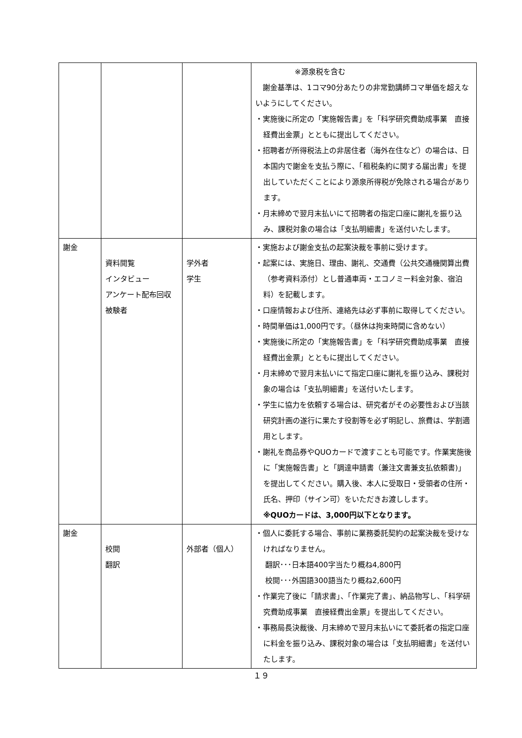| | | | ※源泉税を含む 謝金基準は、1コマ90分あたりの非常勤講師コマ単価を超えないようにしてください。 ・実施後に所定の「実施報告書」を「科学研究費助成事業 直接経費出金票」とともに提出してください。 ・招聘者が所得税法上の非居住者（海外在住など）の場合は、日本国内で謝金を支払う際に、「租税条約に関する届出書」を提出していただくことにより源泉所得税が免除される場合があります。 ・月末締めで翌月末払いにて招聘者の指定口座に謝礼を振り込み、課税対象の場合は「支払明細書」を送付いたします。 |
| 謝金 | 資料閲覧 インタビュー アンケート配布回収 被験者 | 学外者 学生 | ・実施および謝金支払の起案決裁を事前に受けます。 ・起案には、実施日、理由、謝礼、交通費（公共交通機関算出費（参考資料添付）とし普通車両・エコノミー料金対象、宿泊料）を記載します。 ・口座情報および住所、連絡先は必ず事前に取得してください。 ・時間単価は1,000円です。（昼休は拘束時間に含めない） ・実施後に所定の「実施報告書」を「科学研究費助成事業 直接経費出金票」とともに提出してください。 ・月末締めで翌月末払いにて指定口座に謝礼を振り込み、課税対象の場合は「支払明細書」を送付いたします。 ・学生に協力を依頼する場合は、研究者がその必要性および当該研究計画の遂行に果たす役割等を必ず明記し、旅費は、学割適用とします。 ・謝礼を商品券やQUOカードで渡すことも可能です。作業実施後に「実施報告書」と「調達申請書（兼注文書兼支払依頼書)」を提出してください。購入後、本人に受取日・受領者の住所・氏名、押印（サイン可）をいただきお渡しします。 ※QUOカードは、3,000円以下となります。 |
| 謝金 | 校閲 翻訳 | 外部者（個人） | ・個人に委託する場合、事前に業務委託契約の起案決裁を受けなければなりません。 翻訳･･･日本語400字当たり概ね4,800円 校閲･･･外国語300語当たり概ね2,600円 ・作業完了後に「請求書」、「作業完了書」、納品物写し、「科学研究費助成事業 直接経費出金票」を提出してください。 ・事務局長決裁後、月末締めで翌月末払いにて委託者の指定口座に料金を振り込み、課税対象の場合は「支払明細書」を送付いたします。 |
１９